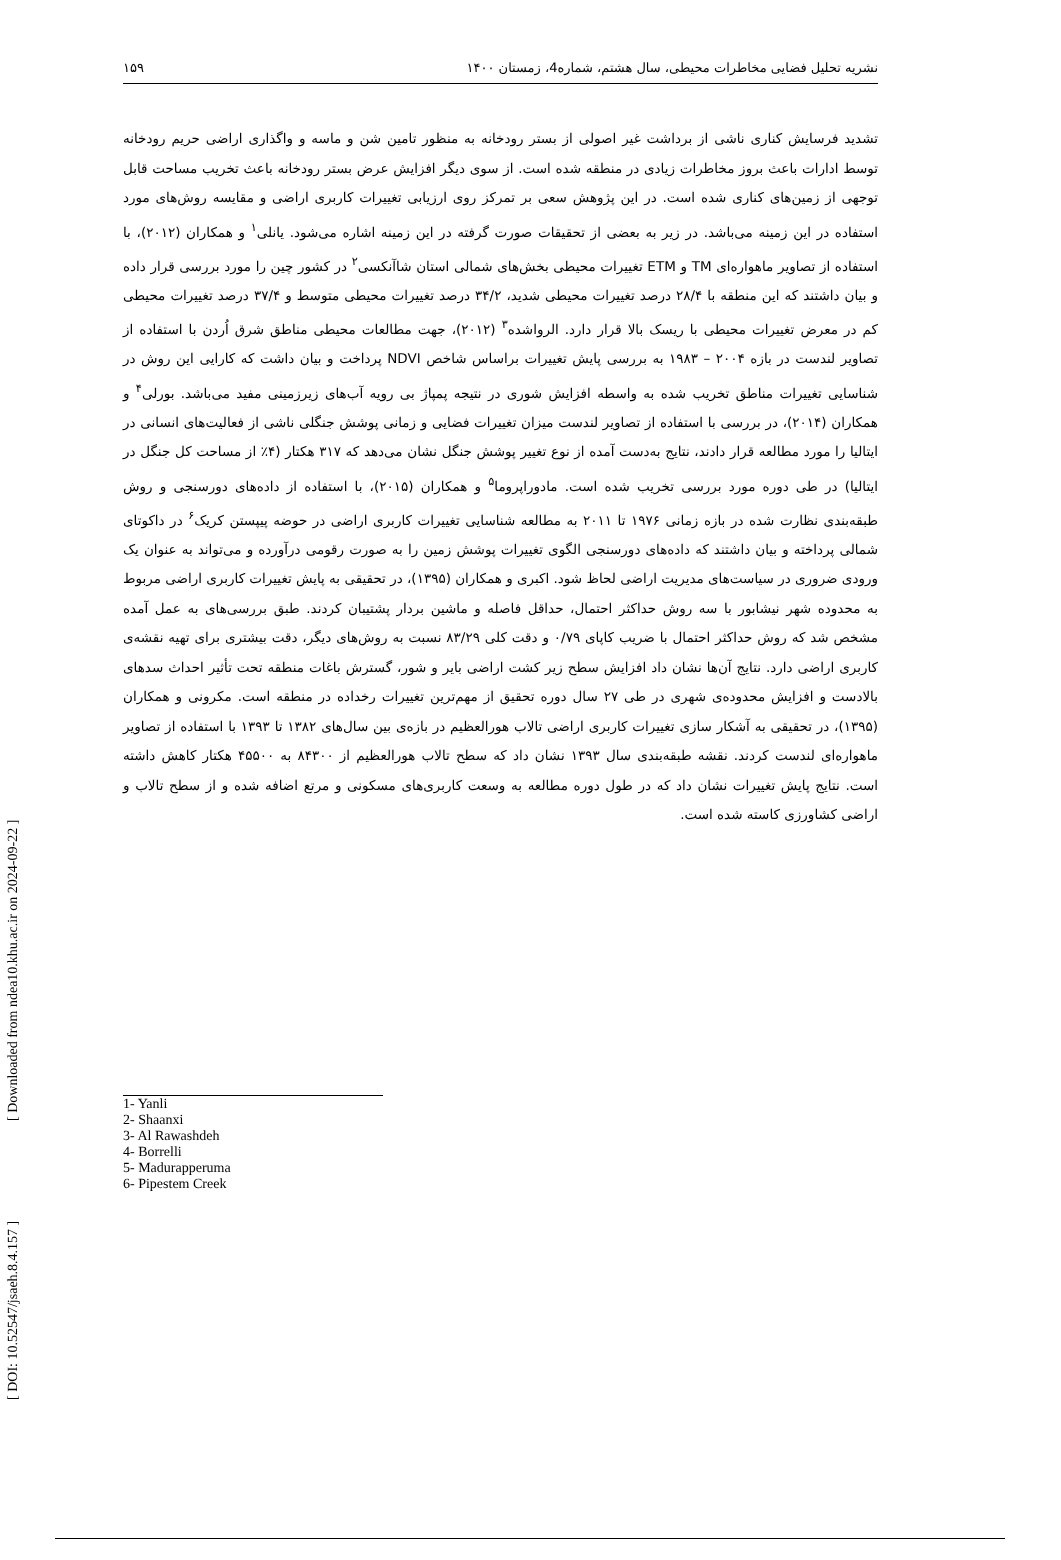[ DOI: 10.52547/jsaeh.8.4.157 ] [ Downloaded from ndea10.khu.ac.ir on 2024-09-22 ]
نشریه تحلیل فضایی مخاطرات محیطی، سال هشتم، شماره4، زمستان ۱۴۰۰ ۱۵۹
تشدید فرسایش کناری ناشی از برداشت غیر اصولی از بستر رودخانه به منظور تامین شن و ماسه و واگذاری اراضی حریم رودخانه توسط ادارات باعث بروز مخاطرات زیادی در منطقه شده است. از سوی دیگر افزایش عرض بستر رودخانه باعث تخریب مساحت قابل توجهی از زمین‌های کناری شده است. در این پژوهش سعی بر تمرکز روی ارزیابی تغییرات کاربری اراضی و مقایسه روش‌های مورد استفاده در این زمینه می‌باشد. در زیر به بعضی از تحقیقات صورت گرفته در این زمینه اشاره می‌شود. یانلی<sup>۱</sup> و همکاران (۲۰۱۲)، با استفاده از تصاویر ماهواره‌ای TM و ETM تغییرات محیطی بخش‌های شمالی استان شاآنکسی<sup>۲</sup> در کشور چین را مورد بررسی قرار داده و بیان داشتند که این منطقه با ۲۸/۴ درصد تغییرات محیطی شدید، ۳۴/۲ درصد تغییرات محیطی متوسط و ۳۷/۴ درصد تغییرات محیطی کم در معرض تغییرات محیطی با ریسک بالا قرار دارد. الرواشده<sup>۳</sup> (۲۰۱۲)، جهت مطالعات محیطی مناطق شرق اُردن با استفاده از تصاویر لندست در بازه ۲۰۰۴ – ۱۹۸۳ به بررسی پایش تغییرات براساس شاخص NDVI پرداخت و بیان داشت که کارایی این روش در شناسایی تغییرات مناطق تخریب شده به واسطه افزایش شوری در نتیجه پمپاژ بی رویه آب‌های زیرزمینی مفید می‌باشد. بورلی<sup>۴</sup> و همکاران (۲۰۱۴)، در بررسی با استفاده از تصاویر لندست میزان تغییرات فضایی و زمانی پوشش جنگلی ناشی از فعالیت‌های انسانی در ایتالیا را مورد مطالعه قرار دادند، نتایج به‌دست آمده از نوع تغییر پوشش جنگل نشان می‌دهد که ۳۱۷ هکتار (۴٪ از مساحت کل جنگل در ایتالیا) در طی دوره مورد بررسی تخریب شده است. مادوراپروما<sup>۵</sup> و همکاران (۲۰۱۵)، با استفاده از داده‌های دورسنجی و روش طبقه‌بندی نظارت شده در بازه زمانی ۱۹۷۶ تا ۲۰۱۱ به مطالعه شناسایی تغییرات کاربری اراضی در حوضه پیپستن کریک<sup>۶</sup> در داکوتای شمالی پرداخته و بیان داشتند که داده‌های دورسنجی الگوی تغییرات پوشش زمین را به صورت رقومی درآورده و می‌تواند به عنوان یک ورودی ضروری در سیاست‌های مدیریت اراضی لحاظ شود. اکبری و همکاران (۱۳۹۵)، در تحقیقی به پایش تغییرات کاربری اراضی مربوط به محدوده شهر نیشابور با سه روش حداکثر احتمال، حداقل فاصله و ماشین بردار پشتیبان کردند. طبق بررسی‌های به عمل آمده مشخص شد که روش حداکثر احتمال با ضریب کاپای ۰/۷۹ و دقت کلی ۸۳/۲۹ نسبت به روش‌های دیگر، دقت بیشتری برای تهیه نقشه‌ی کاربری اراضی دارد. نتایج آن‌ها نشان داد افزایش سطح زیر کشت اراضی بایر و شور، گسترش باغات منطقه تحت تأثیر احداث سدهای بالادست و افزایش محدوده‌ی شهری در طی ۲۷ سال دوره تحقیق از مهم‌ترین تغییرات رخداده در منطقه است. مکرونی و همکاران (۱۳۹۵)، در تحقیقی به آشکار سازی تغییرات کاربری اراضی تالاب هورالعظیم در بازه‌ی بین سال‌های ۱۳۸۲ تا ۱۳۹۳ با استفاده از تصاویر ماهواره‌ای لندست کردند. نقشه طبقه‌بندی سال ۱۳۹۳ نشان داد که سطح تالاب هورالعظیم از ۸۴۳۰۰ به ۴۵۵۰۰ هکتار کاهش داشته است. نتایج پایش تغییرات نشان داد که در طول دوره مطالعه به وسعت کاربری‌های مسکونی و مرتع اضافه شده و از سطح تالاب و اراضی کشاورزی کاسته شده است.
1- Yanli
2- Shaanxi
3- Al Rawashdeh
4- Borrelli
5- Madurapperuma
6- Pipestem Creek